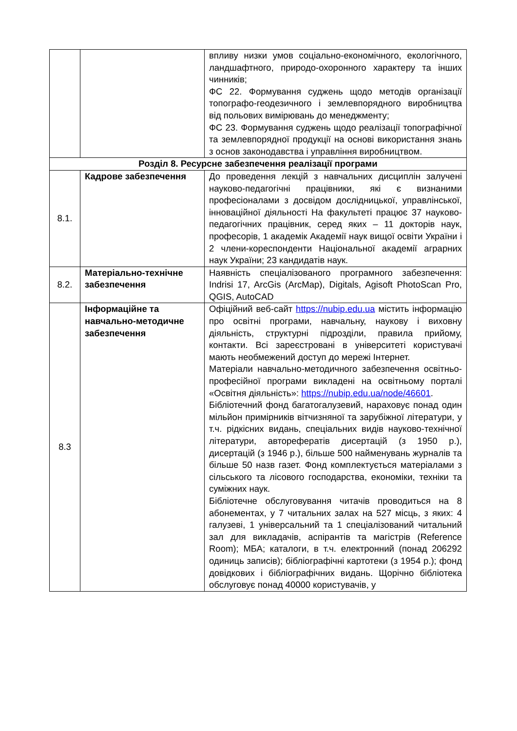| | | впливу низки умов соціально-економічного, екологічного, ландшафтного, природо-охоронного характеру та інших чинників; ФС 22. Формування суджень щодо методів організації топографо-геодезичного і землевпорядного виробництва від польових вимірювань до менеджменту; ФС 23. Формування суджень щодо реалізації топографічної та землевпорядної продукції на основі використання знань з основ законодавства і управління виробництвом. |
| Розділ 8. Ресурсне забезпечення реалізації програми | | |
| 8.1. | Кадрове забезпечення | До проведення лекцій з навчальних дисциплін залучені науково-педагогічні працівники, які є визнаними професіоналами з досвідом дослідницької, управлінської, інноваційної діяльності На факультеті працює 37 науково-педагогічних працівник, серед яких – 11 докторів наук, професорів, 1 академік Академії наук вищої освіти України і 2 члени-кореспонденти Національної академії аграрних наук України; 23 кандидатів наук. |
| 8.2. | Матеріально-технічне забезпечення | Наявність спеціалізованого програмного забезпечення: Indrisi 17, ArcGis (ArcMap), Digitals, Agisoft PhotoScan Pro, QGIS, AutoCAD |
| 8.3 | Інформаційне та навчально-методичне забезпечення | Офіційний веб-сайт https://nubip.edu.ua містить інформацію про освітні програми, навчальну, наукову і виховну діяльність, структурні підрозділи, правила прийому, контакти. Всі зареєстровані в університеті користувачі мають необмежений доступ до мережі Інтернет. Матеріали навчально-методичного забезпечення освітньо-професійної програми викладені на освітньому порталі «Освітня діяльність»: https://nubip.edu.ua/node/46601 . Бібліотечний фонд багатогалузевий, нараховує понад один мільйон примірників вітчизняної та зарубіжної літератури, у т.ч. рідкісних видань, спеціальних видів науково-технічної літератури, авторефератів дисертацій (з 1950 р.), дисертацій (з 1946 р.), більше 500 найменувань журналів та більше 50 назв газет. Фонд комплектується матеріалами з сільського та лісового господарства, економіки, техніки та суміжних наук. Бібліотечне обслуговування читачів проводиться на 8 абонементах, у 7 читальних залах на 527 місць, з яких: 4 галузеві, 1 універсальний та 1 спеціалізований читальний зал для викладачів, аспірантів та магістрів (Reference Room); МБА; каталоги, в т.ч. електронний (понад 206292 одиниць записів); бібліографічні картотеки (з 1954 р.); фонд довідкових і бібліографічних видань. Щорічно бібліотека обслуговує понад 40000 користувачів, у |